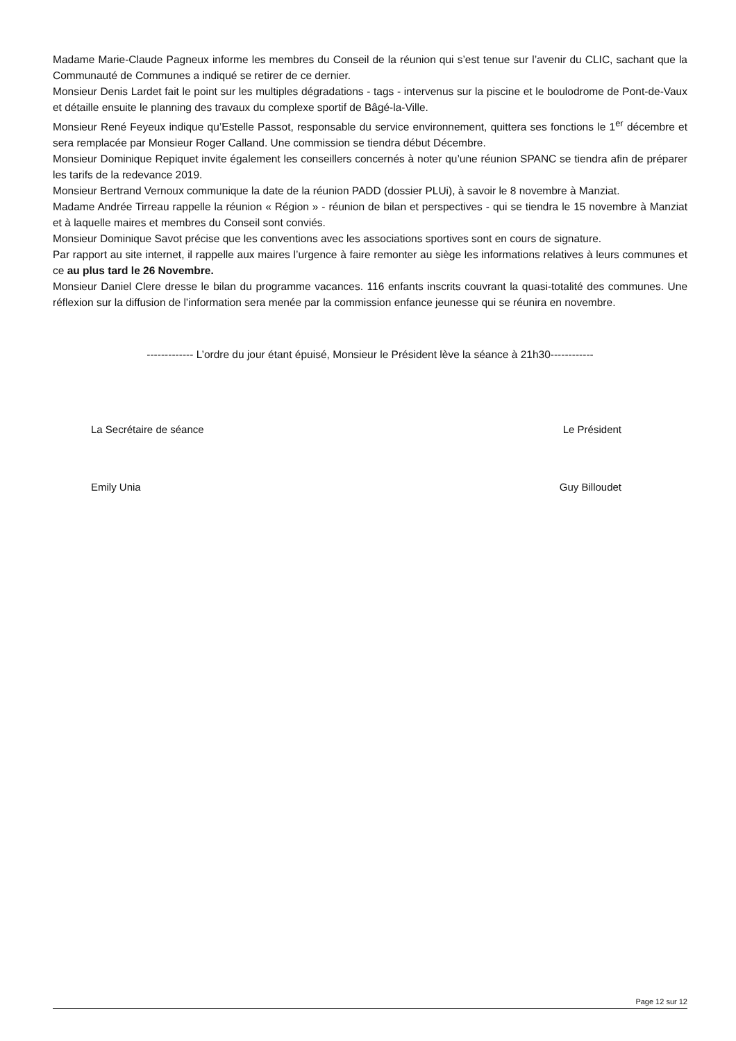Madame Marie-Claude Pagneux informe les membres du Conseil de la réunion qui s’est tenue sur l’avenir du CLIC, sachant que la Communauté de Communes a indiqué se retirer de ce dernier.
Monsieur Denis Lardet fait le point sur les multiples dégradations - tags - intervenus sur la piscine et le boulodrome de Pont-de-Vaux et détaille ensuite le planning des travaux du complexe sportif de Bâgé-la-Ville.
Monsieur René Feyeux indique qu’Estelle Passot, responsable du service environnement, quittera ses fonctions le 1<sup>er</sup> décembre et sera remplacée par Monsieur Roger Calland. Une commission se tiendra début Décembre.
Monsieur Dominique Repiquet invite également les conseillers concernés à noter qu’une réunion SPANC se tiendra afin de préparer les tarifs de la redevance 2019.
Monsieur Bertrand Vernoux communique la date de la réunion PADD (dossier PLUi), à savoir le 8 novembre à Manziat.
Madame Andrée Tirreau rappelle la réunion « Région » - réunion de bilan et perspectives - qui se tiendra le 15 novembre à Manziat et à laquelle maires et membres du Conseil sont conviés.
Monsieur Dominique Savot précise que les conventions avec les associations sportives sont en cours de signature.
Par rapport au site internet, il rappelle aux maires l’urgence à faire remonter au siège les informations relatives à leurs communes et ce au plus tard le 26 Novembre.
Monsieur Daniel Clere dresse le bilan du programme vacances. 116 enfants inscrits couvrant la quasi-totalité des communes. Une réflexion sur la diffusion de l’information sera menée par la commission enfance jeunesse qui se réunira en novembre.
------------- L’ordre du jour étant épuisé, Monsieur le Président lève la séance à 21h30------------
La Secrétaire de séance
Emily Unia
Le Président
Guy Billoudet
Page 12 sur 12